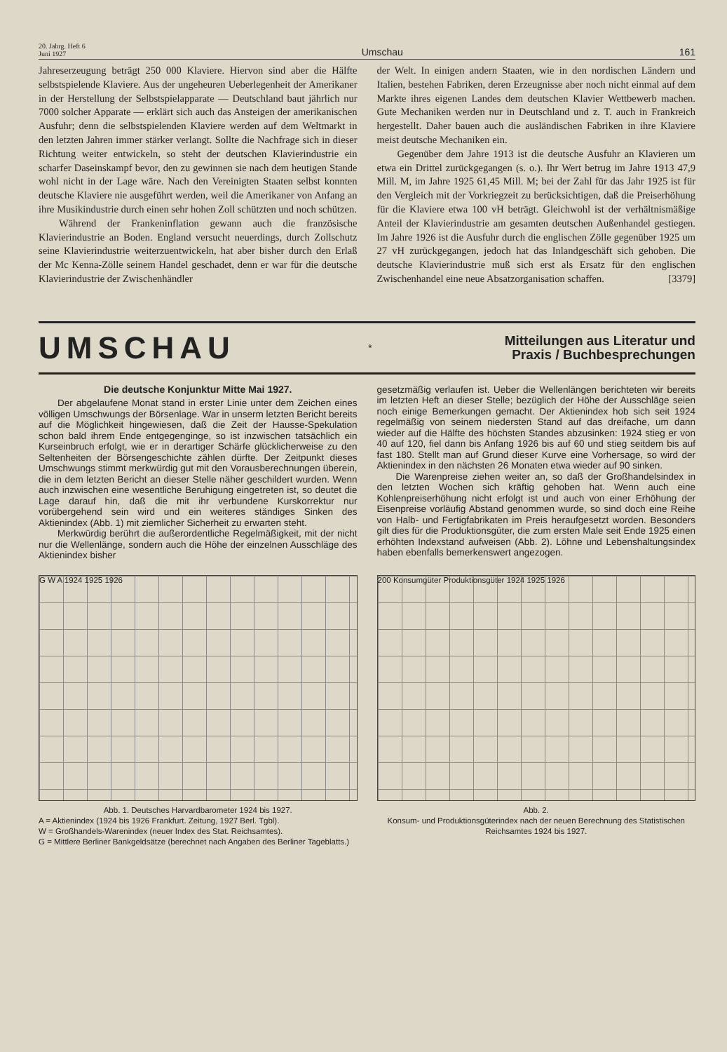20. Jahrg. Heft 6
Juni 1927
Umschau
161
Jahreserzeugung beträgt 250 000 Klaviere. Hiervon sind aber die Hälfte selbstspielende Klaviere. Aus der ungeheuren Ueberlegenheit der Amerikaner in der Herstellung der Selbstspielapparate — Deutschland baut jährlich nur 7000 solcher Apparate — erklärt sich auch das Ansteigen der amerikanischen Ausfuhr; denn die selbstspielenden Klaviere werden auf dem Weltmarkt in den letzten Jahren immer stärker verlangt. Sollte die Nachfrage sich in dieser Richtung weiter entwickeln, so steht der deutschen Klavierindustrie ein scharfer Daseinskampf bevor, den zu gewinnen sie nach dem heutigen Stande wohl nicht in der Lage wäre. Nach den Vereinigten Staaten selbst konnten deutsche Klaviere nie ausgeführt werden, weil die Amerikaner von Anfang an ihre Musikindustrie durch einen sehr hohen Zoll schützten und noch schützen.
Während der Frankeninflation gewann auch die französische Klavierindustrie an Boden. England versucht neuerdings, durch Zollschutz seine Klavierindustrie weiterzuentwickeln, hat aber bisher durch den Erlaß der Mc Kenna-Zölle seinem Handel geschadet, denn er war für die deutsche Klavierindustrie der Zwischenhändler
der Welt. In einigen andern Staaten, wie in den nordischen Ländern und Italien, bestehen Fabriken, deren Erzeugnisse aber noch nicht einmal auf dem Markte ihres eigenen Landes dem deutschen Klavier Wettbewerb machen. Gute Mechaniken werden nur in Deutschland und z. T. auch in Frankreich hergestellt. Daher bauen auch die ausländischen Fabriken in ihre Klaviere meist deutsche Mechaniken ein.
Gegenüber dem Jahre 1913 ist die deutsche Ausfuhr an Klavieren um etwa ein Drittel zurückgegangen (s. o.). Ihr Wert betrug im Jahre 1913 47,9 Mill. M, im Jahre 1925 61,45 Mill. M; bei der Zahl für das Jahr 1925 ist für den Vergleich mit der Vorkriegzeit zu berücksichtigen, daß die Preiserhöhung für die Klaviere etwa 100 vH beträgt. Gleichwohl ist der verhältnismäßige Anteil der Klavierindustrie am gesamten deutschen Außenhandel gestiegen. Im Jahre 1926 ist die Ausfuhr durch die englischen Zölle gegenüber 1925 um 27 vH zurückgegangen, jedoch hat das Inlandgeschäft sich gehoben. Die deutsche Klavierindustrie muß sich erst als Ersatz für den englischen Zwischenhandel eine neue Absatzorganisation schaffen. [3379]
UMSCHAU
*
Mitteilungen aus Literatur und
Praxis / Buchbesprechungen
Die deutsche Konjunktur Mitte Mai 1927.
Der abgelaufene Monat stand in erster Linie unter dem Zeichen eines völligen Umschwungs der Börsenlage. War in unserm letzten Bericht bereits auf die Möglichkeit hingewiesen, daß die Zeit der Hausse-Spekulation schon bald ihrem Ende entgegenginge, so ist inzwischen tatsächlich ein Kurseinbruch erfolgt, wie er in derartiger Schärfe glücklicherweise zu den Seltenheiten der Börsengeschichte zählen dürfte. Der Zeitpunkt dieses Umschwungs stimmt merkwürdig gut mit den Vorausberechnungen überein, die in dem letzten Bericht an dieser Stelle näher geschildert wurden. Wenn auch inzwischen eine wesentliche Beruhigung eingetreten ist, so deutet die Lage darauf hin, daß die mit ihr verbundene Kurskorrektur nur vorübergehend sein wird und ein weiteres ständiges Sinken des Aktienindex (Abb. 1) mit ziemlicher Sicherheit zu erwarten steht.
Merkwürdig berührt die außerordentliche Regelmäßigkeit, mit der nicht nur die Wellenlänge, sondern auch die Höhe der einzelnen Ausschläge des Aktienindex bisher
gesetzmäßig verlaufen ist. Ueber die Wellenlängen berichteten wir bereits im letzten Heft an dieser Stelle; bezüglich der Höhe der Ausschläge seien noch einige Bemerkungen gemacht. Der Aktienindex hob sich seit 1924 regelmäßig von seinem niedersten Stand auf das dreifache, um dann wieder auf die Hälfte des höchsten Standes abzusinken: 1924 stieg er von 40 auf 120, fiel dann bis Anfang 1926 bis auf 60 und stieg seitdem bis auf fast 180. Stellt man auf Grund dieser Kurve eine Vorhersage, so wird der Aktienindex in den nächsten 26 Monaten etwa wieder auf 90 sinken.
Die Warenpreise ziehen weiter an, so daß der Großhandelsindex in den letzten Wochen sich kräftig gehoben hat. Wenn auch eine Kohlenpreiserhöhung nicht erfolgt ist und auch von einer Erhöhung der Eisenpreise vorläufig Abstand genommen wurde, so sind doch eine Reihe von Halb- und Fertigfabrikaten im Preis heraufgesetzt worden. Besonders gilt dies für die Produktionsgüter, die zum ersten Male seit Ende 1925 einen erhöhten Indexstand aufweisen (Abb. 2). Löhne und Lebenshaltungsindex haben ebenfalls bemerkenswert angezogen.
G W A 1924 1925 1926
Abb. 1. Deutsches Harvardbarometer 1924 bis 1927.
A = Aktienindex (1924 bis 1926 Frankfurt. Zeitung, 1927 Berl. Tgbl).
W = Großhandels-Warenindex (neuer Index des Stat. Reichsamtes).
G = Mittlere Berliner Bankgeldsätze (berechnet nach Angaben des Berliner Tageblatts.)
200 Konsumgüter Produktionsgüter 1924 1925 1926
Abb. 2.
Konsum- und Produktionsgüterindex nach der neuen Berechnung des Statistischen Reichsamtes 1924 bis 1927.